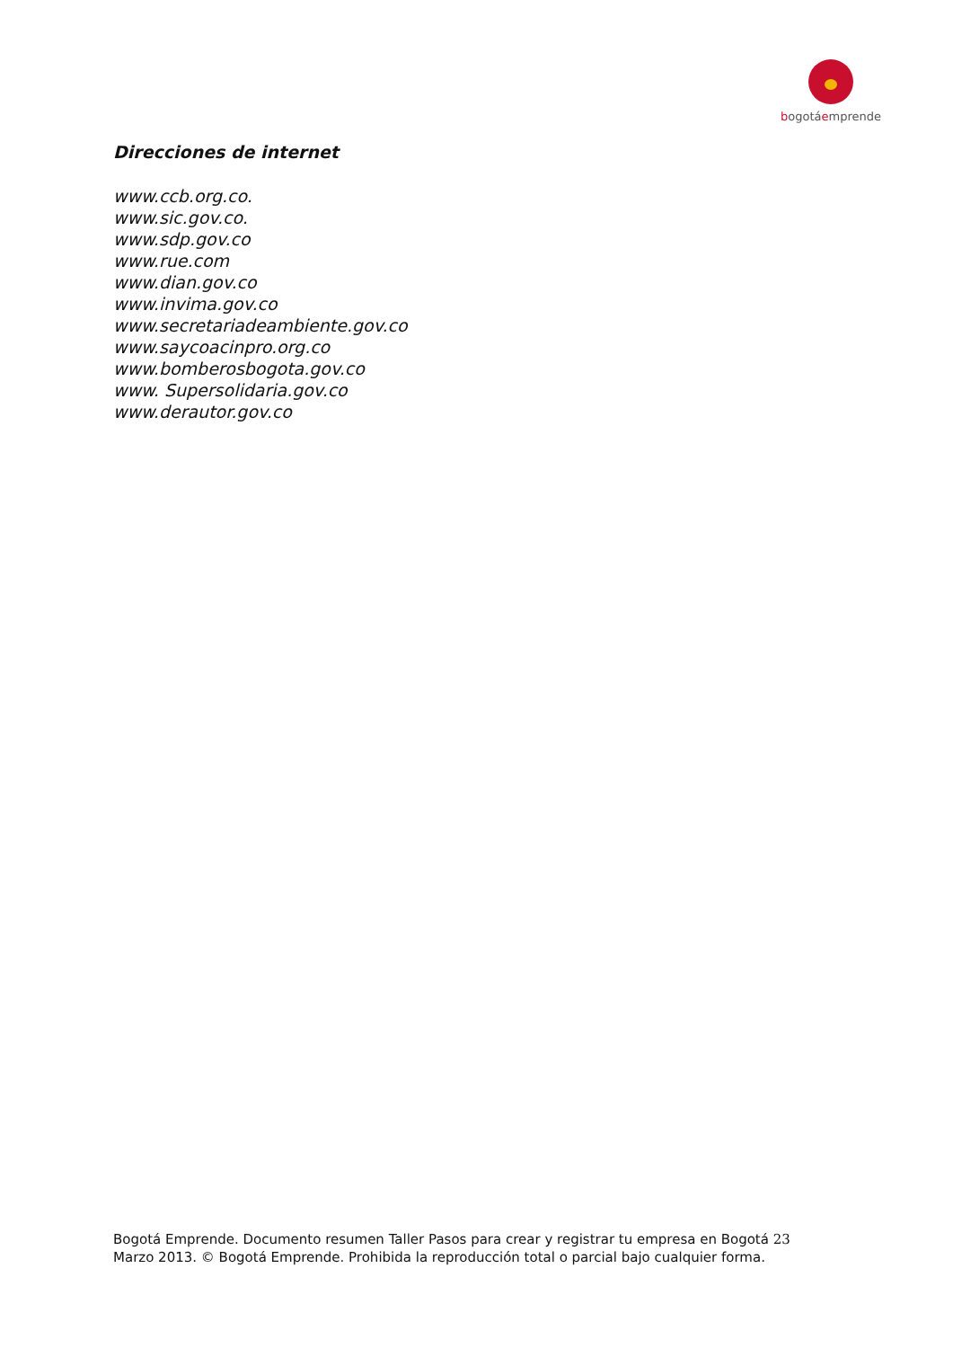bogotáemprende
Direcciones de internet
www.ccb.org.co.
www.sic.gov.co.
www.sdp.gov.co
www.rue.com
www.dian.gov.co
www.invima.gov.co
www.secretariadeambiente.gov.co
www.saycoacinpro.org.co
www.bomberosbogota.gov.co
www. Supersolidaria.gov.co
www.derautor.gov.co
Bogotá Emprende. Documento resumen Taller Pasos para crear y registrar tu empresa en Bogotá 23
Marzo 2013. © Bogotá Emprende. Prohibida la reproducción total o parcial bajo cualquier forma.